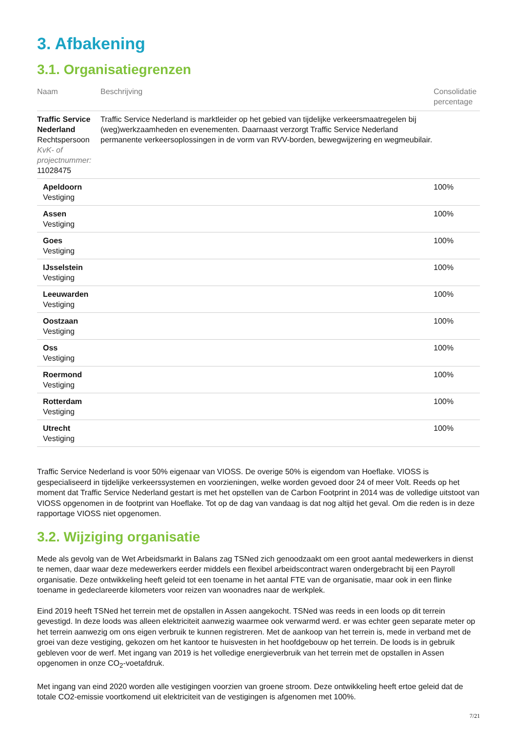3. Afbakening
3.1. Organisatiegrenzen
| Naam | Beschrijving | Consolidatie percentage |
| --- | --- | --- |
| Traffic Service Nederland Rechtspersoon KvK- of projectnummer: 11028475 | Traffic Service Nederland is marktleider op het gebied van tijdelijke verkeersmaatregelen bij (weg)werkzaamheden en evenementen. Daarnaast verzorgt Traffic Service Nederland permanente verkeersoplossingen in de vorm van RVV-borden, bewegwijzering en wegmeubilair. | |
| Apeldoorn Vestiging | | 100% |
| Assen Vestiging | | 100% |
| Goes Vestiging | | 100% |
| IJsselstein Vestiging | | 100% |
| Leeuwarden Vestiging | | 100% |
| Oostzaan Vestiging | | 100% |
| Oss Vestiging | | 100% |
| Roermond Vestiging | | 100% |
| Rotterdam Vestiging | | 100% |
| Utrecht Vestiging | | 100% |
Traffic Service Nederland is voor 50% eigenaar van VIOSS. De overige 50% is eigendom van Hoeflake. VIOSS is gespecialiseerd in tijdelijke verkeerssystemen en voorzieningen, welke worden gevoed door 24 of meer Volt. Reeds op het moment dat Traffic Service Nederland gestart is met het opstellen van de Carbon Footprint in 2014 was de volledige uitstoot van VIOSS opgenomen in de footprint van Hoeflake. Tot op de dag van vandaag is dat nog altijd het geval. Om die reden is in deze rapportage VIOSS niet opgenomen.
3.2. Wijziging organisatie
Mede als gevolg van de Wet Arbeidsmarkt in Balans zag TSNed zich genoodzaakt om een groot aantal medewerkers in dienst te nemen, daar waar deze medewerkers eerder middels een flexibel arbeidscontract waren ondergebracht bij een Payroll organisatie. Deze ontwikkeling heeft geleid tot een toename in het aantal FTE van de organisatie, maar ook in een flinke toename in gedeclareerde kilometers voor reizen van woonadres naar de werkplek.
Eind 2019 heeft TSNed het terrein met de opstallen in Assen aangekocht. TSNed was reeds in een loods op dit terrein gevestigd. In deze loods was alleen elektriciteit aanwezig waarmee ook verwarmd werd. er was echter geen separate meter op het terrein aanwezig om ons eigen verbruik te kunnen registreren. Met de aankoop van het terrein is, mede in verband met de groei van deze vestiging, gekozen om het kantoor te huisvesten in het hoofdgebouw op het terrein. De loods is in gebruik gebleven voor de werf. Met ingang van 2019 is het volledige energieverbruik van het terrein met de opstallen in Assen opgenomen in onze CO<sub>2</sub>-voetafdruk.
Met ingang van eind 2020 worden alle vestigingen voorzien van groene stroom. Deze ontwikkeling heeft ertoe geleid dat de totale CO2-emissie voortkomend uit elektriciteit van de vestigingen is afgenomen met 100%.
7/21